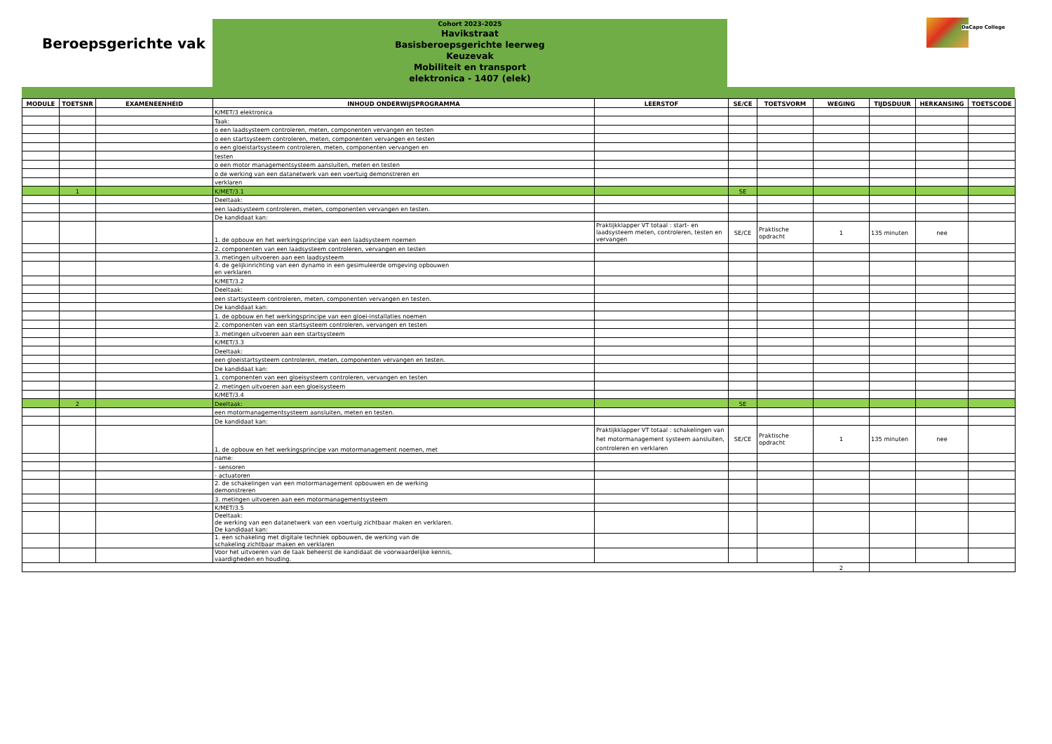Beroepsgerichte vak
Cohort 2023-2025
Havikstraat
Basisberoepsgerichte leerweg
Keuzevak
Mobiliteit en transport
elektronica - 1407 (elek)
DaCapo College
| MODULE | TOETSNR | EXAMENEENHEID | INHOUD ONDERWIJSPROGRAMMA | LEERSTOF | SE/CE | TOETSVORM | WEGING | TIJDSDUUR | HERKANSING | TOETSCODE |
| --- | --- | --- | --- | --- | --- | --- | --- | --- | --- | --- |
| | | | K/MET/3 elektronica | | | | | | | |
| | | | Taak: | | | | | | | |
| | | | o een laadsysteem controleren, meten, componenten vervangen en testen | | | | | | | |
| | | | o een startsysteem controleren, meten, componenten vervangen en testen | | | | | | | |
| | | | o een gloeistartsysteem controleren, meten, componenten vervangen en | | | | | | | |
| | | | testen | | | | | | | |
| | | | o een motor managementsysteem aansluiten, meten en testen | | | | | | | |
| | | | o de werking van een datanetwerk van een voertuig demonstreren en | | | | | | | |
| | | | verklaren | | | | | | | |
| | 1 | | K/MET/3.1 | | SE | | | | | |
| | | | Deeltaak: | | | | | | | |
| | | | een laadsysteem controleren, meten, componenten vervangen en testen. | | | | | | | |
| | | | De kandidaat kan: | | | | | | | |
| | | | 1. de opbouw en het werkingsprincipe van een laadsysteem noemen | Praktijkklapper VT totaal : start- en laadsysteem meten, controleren, testen en vervangen | SE/CE | Praktische opdracht | 1 | 135 minuten | nee | |
| | | | 2. componenten van een laadsysteem controleren, vervangen en testen | | | | | | | |
| | | | 3. metingen uitvoeren aan een laadsysteem | | | | | | | |
| | | | 4. de gelijkinrichting van een dynamo in een gesimuleerde omgeving opbouwen en verklaren | | | | | | | |
| | | | K/MET/3.2 | | | | | | | |
| | | | Deeltaak: | | | | | | | |
| | | | een startsysteem controleren, meten, componenten vervangen en testen. | | | | | | | |
| | | | De kandidaat kan: | | | | | | | |
| | | | 1. de opbouw en het werkingsprincipe van een gloei-installaties noemen | | | | | | | |
| | | | 2. componenten van een startsysteem controleren, vervangen en testen | | | | | | | |
| | | | 3. metingen uitvoeren aan een startsysteem | | | | | | | |
| | | | K/MET/3.3 | | | | | | | |
| | | | Deeltaak: | | | | | | | |
| | | | een gloeistartsysteem controleren, meten, componenten vervangen en testen. | | | | | | | |
| | | | De kandidaat kan: | | | | | | | |
| | | | 1. componenten van een gloeisysteem controleren, vervangen en testen | | | | | | | |
| | | | 2. metingen uitvoeren aan een gloeisysteem | | | | | | | |
| | | | K/MET/3.4 | | | | | | | |
| | 2 | | Deeltaak: | | SE | | | | | |
| | | | een motormanagementsysteem aansluiten, meten en testen. | | | | | | | |
| | | | De kandidaat kan: | | | | | | | |
| | | | 1. de opbouw en het werkingsprincipe van motormanagement noemen, met | Praktijkklapper VT totaal : schakelingen van het motormanagement systeem aansluiten, controleren en verklaren | SE/CE | Praktische opdracht | 1 | 135 minuten | nee | |
| | | | name: | | | | | | | |
| | | | - sensoren | | | | | | | |
| | | | - actuatoren | | | | | | | |
| | | | 2. de schakelingen van een motormanagement opbouwen en de werking demonstreren | | | | | | | |
| | | | 3. metingen uitvoeren aan een motormanagementsysteem | | | | | | | |
| | | | K/MET/3.5 | | | | | | | |
| | | | Deeltaak: de werking van een datanetwerk van een voertuig zichtbaar maken en verklaren. De kandidaat kan: | | | | | | | |
| | | | 1. een schakeling met digitale techniek opbouwen, de werking van de schakeling zichtbaar maken en verklaren | | | | | | | |
| | | | Voor het uitvoeren van de taak beheerst de kandidaat de voorwaardelijke kennis, vaardigheden en houding. | | | | | | | |
| | | | | | | | 2 | | | |